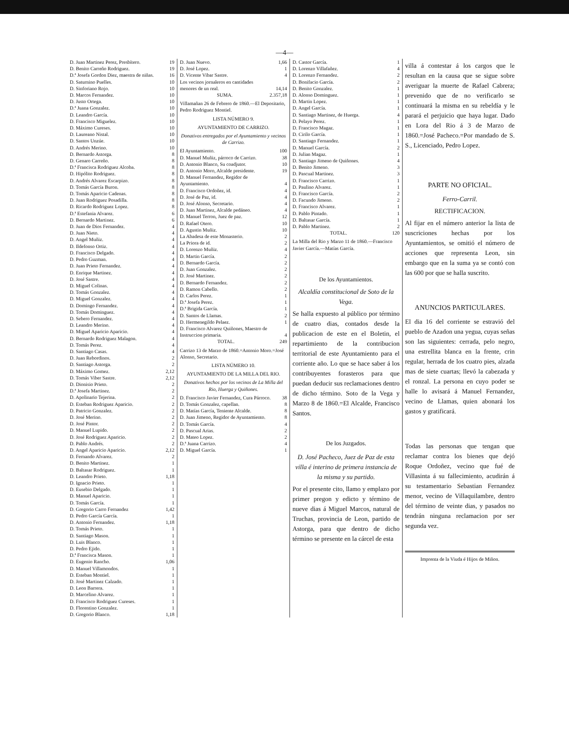—4—
| D. Juan Martinez Perez, Presbítero. | 19 |
| D. Benito Carreño Rodriguez. | 19 |
| D.ª Josefa Gordon Diez, maestra de niñas. | 16 |
| D. Saturnino Puelles. | 10 |
| D. Sinforiano Rojo. | 10 |
| D. Marcos Fernandez. | 10 |
| D. Justo Ortega. | 10 |
| D.ª Juana Gonzalez. | 10 |
| D. Leandro García. | 10 |
| D. Francisco Miguelez. | 10 |
| D. Máximo Cureses. | 10 |
| D. Laureano Nistal. | 10 |
| D. Santos Unzúe. | 10 |
| D. Andrés Merino. | 10 |
| D. Bernardo Astorga. | 8 |
| D. Genaro Carreño. | 8 |
| D.ª Francisca Rodriguez Alcoba. | 8 |
| D. Hipólito Rodriguez. | 8 |
| D. Andrés Alvarez Escarpizo. | 8 |
| D. Tomás García Buron. | 8 |
| D. Tomás Aparicio Cadenas. | 8 |
| D. Juan Rodriguez Posadilla. | 8 |
| D. Ricardo Rodriguez Lopez. | 8 |
| D.ª Estefania Alvarez. | 6 |
| D. Bernardo Martinez. | 6 |
| D. Juan de Dios Fernandez. | 4 |
| D. Juan Nieto. | 4 |
| D. Angel Muñiz. | 4 |
| D. Ildefonso Ortiz. | 4 |
| D. Francisco Delgado. | 4 |
| D. Pedro Guzman. | 4 |
| D. Juan Prieto Fernandez. | 4 |
| D. Enrique Martinez. | 4 |
| D. José Sastre. | 4 |
| D. Miguel Colinas. | 4 |
| D. Tomás Gonzalez. | 4 |
| D. Miguel Gonzalez. | 4 |
| D. Domingo Fernandez. | 4 |
| D. Tomás Dominguez. | 4 |
| D. Sebero Fernandez. | 4 |
| D. Leandro Merino. | 4 |
| D. Miguel Aparicio Aparicio. | 4 |
| D. Bernardo Rodriguez Malagon. | 4 |
| D. Tomás Perez. | 4 |
| D. Santiago Casas. | 4 |
| D. Juan Rebordinos. | 2 |
| D. Santiago Astorga. | 2 |
| D. Máximo Gomez. | 2,12 |
| D. Tomás Viber Sastre. | 2,12 |
| D. Dionisio Prieto. | 2 |
| D.ª Josefa Martinez. | 2 |
| D. Apolinario Tejerina. | 2 |
| D. Esteban Rodriguez Aparicio. | 2 |
| D. Patricio Gonzalez. | 2 |
| D. José Merino. | 2 |
| D. José Pintor. | 2 |
| D. Manuel Lupido. | 2 |
| D. José Rodriguez Aparicio. | 2 |
| D. Pablo Andrés. | 2 |
| D. Angel Aparicio Aparicio. | 2,12 |
| D. Fernando Alvarez. | 2 |
| D. Benito Martinez. | 1 |
| D. Baltasar Rodriguez. | 1 |
| D. Leandro Prieto. | 1,18 |
| D. Ignacio Prieto. | 1 |
| D. Eusebio Delgado. | 1 |
| D. Manuel Aparicio. | 1 |
| D. Tomás García. | 1 |
| D. Gregorio Carro Fernandez | 1,42 |
| D. Pedro García García. | 1 |
| D. Antonio Fernandez. | 1,18 |
| D. Tomás Prieto. | 1 |
| D. Santiago Mason. | 1 |
| D. Luis Blanco. | 1 |
| D. Pedro Ejido. | 1 |
| D.ª Francisca Mason. | 1 |
| D. Eugenio Rancho. | 1,06 |
| D. Manuel Villamondos. | 1 |
| D. Esteban Montiel. | 1 |
| D. José Martinez Calzado. | 1 |
| D. Leon Barrera. | 1 |
| D. Marcelino Alvarez. | 1 |
| D. Francisco Rodriguez Cureses. | 1 |
| D. Florentino Gonzalez. | 1 |
| D. Gregorio Blanco. | 1,18 |
| D. Juan Nuevo. | 1,66 |
| D. José Lopez. | 1 |
| D. Vicente Vibar Sastre. | 4 |
| Los vecinos jornaleros en cantidades menores de un real. | 14,14 |
| SUMA. | 2.357,18 |
Villamañan 26 de Febrero de 1860.—El Depositario, Pedro Rodriguez Montiel.
LISTA NÚMERO 9.
AYUNTAMIENTO DE CARRIZO.
Donativos entregados por el Ayuntamiento y vecinos de Carrizo.
| El Ayuntamiento. | 100 |
| D. Manuel Muñiz, párroco de Carrizo. | 38 |
| D. Antonio Blanco, Su coadjutor. | 10 |
| D. Antonio Moro, Alcalde presidente. | 19 |
| D. Manuel Fernandez, Regidor de Ayuntamiento. | 4 |
| D. Francisco Ordoñez, id. | 4 |
| D. José de Paz, id. | 4 |
| D. José Alonso, Secretario. | 4 |
| D. Juan Martinez, Alcalde pedáneo. | 4 |
| D. Manuel Terron, Juez de paz. | 12 |
| D. Rafael Otero. | 10 |
| D. Agustin Muñiz. | 10 |
| La Abadesa de este Monasterio. | 2 |
| La Priora de id. | 2 |
| D. Lorenzo Muñiz. | 4 |
| D. Martin García. | 2 |
| D. Bernardo García. | 2 |
| D. Juan Gonzalez. | 2 |
| D. José Martinez. | 2 |
| D. Bernardo Fernandez. | 2 |
| D. Ramon Cabello. | 2 |
| D. Carlos Perez. | 1 |
| D.ª Josefa Perez. | 1 |
| D.ª Brigida García. | 1 |
| D. Santos de Llamas. | 2 |
| D. Hermenegildo Pelaez. | 1 |
| D. Francisco Alvarez Quiñones, Maestro de Instruccion primaria. | 4 |
| TOTAL. | 249 |
Carrizo 13 de Marzo de 1860.=Antonio Moro.=José Alonso, Secretario.
LISTA NÚMERO 10.
AYUNTAMIENTO DE LA MILLA DEL RIO.
Donativos hechos por los vecinos de La Milla del Rio, Huerga y Quiñones.
| D. Francisco Javier Fernandez, Cura Párroco. | 38 |
| D. Tomás Gonzalez, capellan. | 8 |
| D. Matías García, Teniente Alcalde. | 8 |
| D. Juan Jimeno, Regidor de Ayuntamiento. | 8 |
| D. Tomás García. | 4 |
| D. Pascual Arias. | 2 |
| D. Mateo Lopez. | 2 |
| D.ª Juana Carrizo. | 4 |
| D. Miguel García. | 1 |
| D. Castor García. | 1 |
| D. Lorenzo Villafañez. | 4 |
| D. Lorenzo Fernandez. | 2 |
| D. Bonifacio García. | 2 |
| D. Benito Gonzalez. | 1 |
| D. Alonso Dominguez. | 1 |
| D. Martin Lopez. | 1 |
| D. Angel García. | 1 |
| D. Santiago Martinez, de Huerga. | 4 |
| D. Pelayo Perez. | 1 |
| D. Francisco Magaz. | 1 |
| D. Cirilo García. | 1 |
| D. Santiago Fernandez. | 1 |
| D. Manuel García. | 2 |
| D. Julian Magaz. | 1 |
| D. Santiago Jimeno de Quiñones. | 4 |
| D. Benito Jimeno. | 3 |
| D. Pascual Martinez. | 3 |
| D. Francisco Carrizo. | 1 |
| D. Paulino Alvarez. | 1 |
| D. Francisco García. | 2 |
| D. Facundo Jimeno. | 2 |
| D. Francisco Alvarez. | 1 |
| D. Pablo Pintado. | 1 |
| D. Baltasar García. | 1 |
| D. Pablo Martinez. | 2 |
| TOTAL. | 120 |
La Milla del Rio y Marzo 11 de 1860.—Francisco Javier García.—Matías García.
De los Ayuntamientos.
Alcaldía constitucional de Soto de la Vega.
Se halla expuesto al público por término de cuatro dias, contados desde la publicacion de este en el Boletin, el repartimiento de la contribucion territorial de este Ayuntamiento para el corriente año. Lo que se hace saber á los contribuyentes forasteros para que puedan deducir sus reclamaciones dentro de dicho término. Soto de la Vega y Marzo 8 de 1860.=El Alcalde, Francisco Santos.
De los Juzgados.
D. José Pacheco, Juez de Paz de esta villa é interino de primera instancia de la misma y su partido.
Por el presente cito, llamo y emplazo por primer pregon y edicto y término de nueve dias á Miguel Marcos, natural de Truchas, provincia de Leon, partido de Astorga, para que dentro de dicho término se presente en la cárcel de esta
villa á contestar á los cargos que le resultan en la causa que se sigue sobre averiguar la muerte de Rafael Cabrera; prevenido que de no verificarlo se continuará la misma en su rebeldía y le parará el perjuicio que haya lugar. Dado en Lora del Rio á 3 de Marzo de 1860.=José Pacheco.=Por mandado de S. S., Licenciado, Pedro Lopez.
PARTE NO OFICIAL.
Ferro-Carril.
RECTIFICACION.
Al fijar en el número anterior la lista de suscriciones hechas por los Ayuntamientos, se omitió el número de acciones que representa Leon, sin embargo que en la suma ya se contó con las 600 por que se halla suscrito.
ANUNCIOS PARTICULARES.
El dia 16 del corriente se estravió del pueblo de Azadon una yegua, cuyas señas son las siguientes: cerrada, pelo negro, una estrellita blanca en la frente, crin regular, herrada de los cuatro pies, alzada mas de siete cuartas; llevó la cabezada y el ronzal. La persona en cuyo poder se halle lo avisará á Manuel Fernandez, vecino de Llamas, quien abonará los gastos y gratificará.
Todas las personas que tengan que reclamar contra los bienes que dejó Roque Ordoñez, vecino que fué de Villasinta á su fallecimiento, acudirán á su testamentario Sebastian Fernandez menor, vecino de Villaquilambre, dentro del término de veinte dias, y pasados no tendrán ninguna reclamacion por ser segunda vez.
Imprenta de la Viuda é Hijos de Miñon.